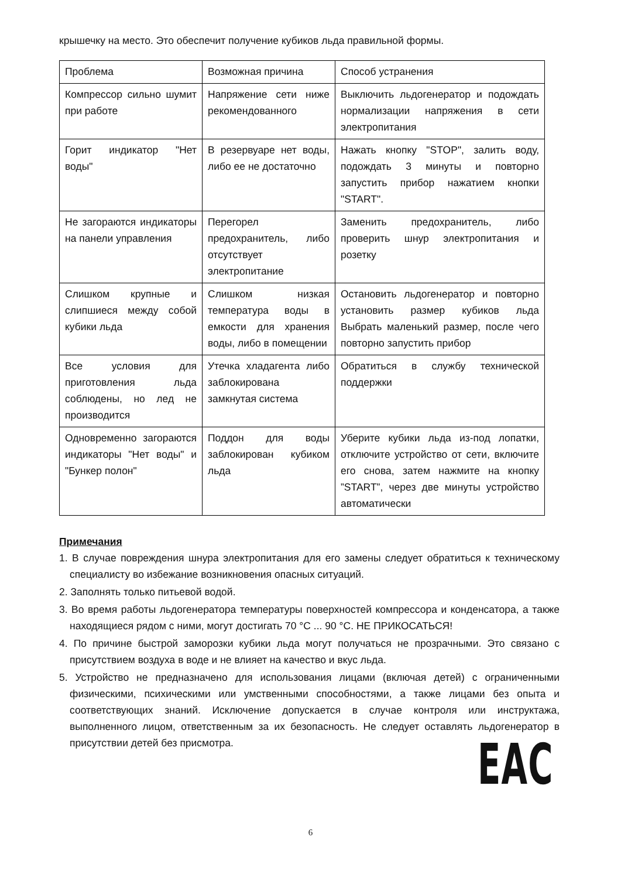крышечку на место. Это обеспечит получение кубиков льда правильной формы.
| Проблема | Возможная причина | Способ устранения |
| Компрессор сильно шумит при работе | Напряжение сети ниже рекомендованного | Выключить льдогенератор и подождать нормализации напряжения в сети электропитания |
| Горит индикатор "Нет воды" | В резервуаре нет воды, либо ее не достаточно | Нажать кнопку "STOP", залить воду, подождать 3 минуты и повторно запустить прибор нажатием кнопки "START". |
| Не загораются индикаторы на панели управления | Перегорел предохранитель, либо отсутствует электропитание | Заменить предохранитель, либо проверить шнур электропитания и розетку |
| Слишком крупные и слипшиеся между собой кубики льда | Слишком низкая температура воды в емкости для хранения воды, либо в помещении | Остановить льдогенератор и повторно установить размер кубиков льда Выбрать маленький размер, после чего повторно запустить прибор |
| Все условия для приготовления льда соблюдены, но лед не производится | Утечка хладагента либо заблокирована замкнутая система | Обратиться в службу технической поддержки |
| Одновременно загораются индикаторы "Нет воды" и "Бункер полон" | Поддон для воды заблокирован кубиком льда | Уберите кубики льда из-под лопатки, отключите устройство от сети, включите его снова, затем нажмите на кнопку ”START”, через две минуты устройство автоматически |
Примечания
1. В случае повреждения шнура электропитания для его замены следует обратиться к техническому специалисту во избежание возникновения опасных ситуаций.
2. Заполнять только питьевой водой.
3. Во время работы льдогенератора температуры поверхностей компрессора и конденсатора, а также находящиеся рядом с ними, могут достигать 70 °C ... 90 °C. НЕ ПРИКОСАТЬСЯ!
4. По причине быстрой заморозки кубики льда могут получаться не прозрачными. Это связано с присутствием воздуха в воде и не влияет на качество и вкус льда.
5. Устройство не предназначено для использования лицами (включая детей) с ограниченными физическими, психическими или умственными способностями, а также лицами без опыта и соответствующих знаний. Исключение допускается в случае контроля или инструктажа, выполненного лицом, ответственным за их безопасность. Не следует оставлять льдогенератор в присутствии детей без присмотра.
EAC
6